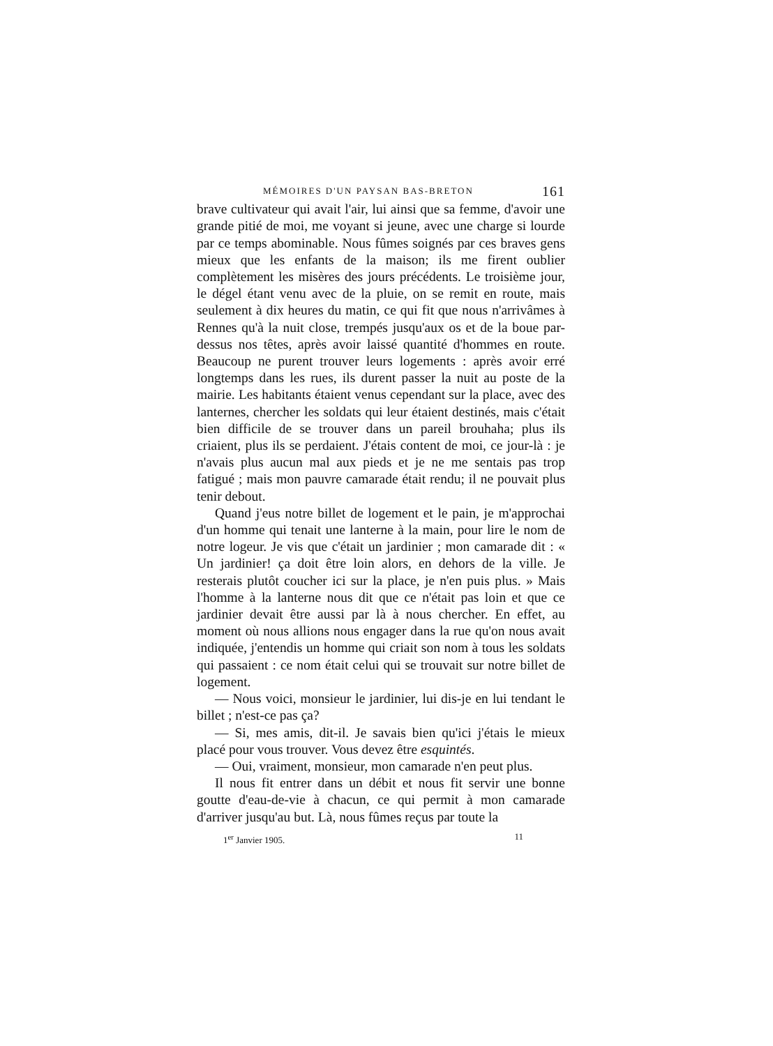MÉMOIRES D'UN PAYSAN BAS-BRETON 161
brave cultivateur qui avait l'air, lui ainsi que sa femme, d'avoir une grande pitié de moi, me voyant si jeune, avec une charge si lourde par ce temps abominable. Nous fûmes soignés par ces braves gens mieux que les enfants de la maison; ils me firent oublier complètement les misères des jours précédents. Le troisième jour, le dégel étant venu avec de la pluie, on se remit en route, mais seulement à dix heures du matin, ce qui fit que nous n'arrivâmes à Rennes qu'à la nuit close, trempés jusqu'aux os et de la boue par-dessus nos têtes, après avoir laissé quantité d'hommes en route. Beaucoup ne purent trouver leurs logements : après avoir erré longtemps dans les rues, ils durent passer la nuit au poste de la mairie. Les habitants étaient venus cependant sur la place, avec des lanternes, chercher les soldats qui leur étaient destinés, mais c'était bien difficile de se trouver dans un pareil brouhaha; plus ils criaient, plus ils se perdaient. J'étais content de moi, ce jour-là : je n'avais plus aucun mal aux pieds et je ne me sentais pas trop fatigué ; mais mon pauvre camarade était rendu; il ne pouvait plus tenir debout.
Quand j'eus notre billet de logement et le pain, je m'approchai d'un homme qui tenait une lanterne à la main, pour lire le nom de notre logeur. Je vis que c'était un jardinier ; mon camarade dit : « Un jardinier! ça doit être loin alors, en dehors de la ville. Je resterais plutôt coucher ici sur la place, je n'en puis plus. » Mais l'homme à la lanterne nous dit que ce n'était pas loin et que ce jardinier devait être aussi par là à nous chercher. En effet, au moment où nous allions nous engager dans la rue qu'on nous avait indiquée, j'entendis un homme qui criait son nom à tous les soldats qui passaient : ce nom était celui qui se trouvait sur notre billet de logement.
— Nous voici, monsieur le jardinier, lui dis-je en lui tendant le billet ; n'est-ce pas ça?
— Si, mes amis, dit-il. Je savais bien qu'ici j'étais le mieux placé pour vous trouver. Vous devez être esquintés.
— Oui, vraiment, monsieur, mon camarade n'en peut plus.
Il nous fit entrer dans un débit et nous fit servir une bonne goutte d'eau-de-vie à chacun, ce qui permit à mon camarade d'arriver jusqu'au but. Là, nous fûmes reçus par toute la
1<sup>er</sup> Janvier 1905. 11